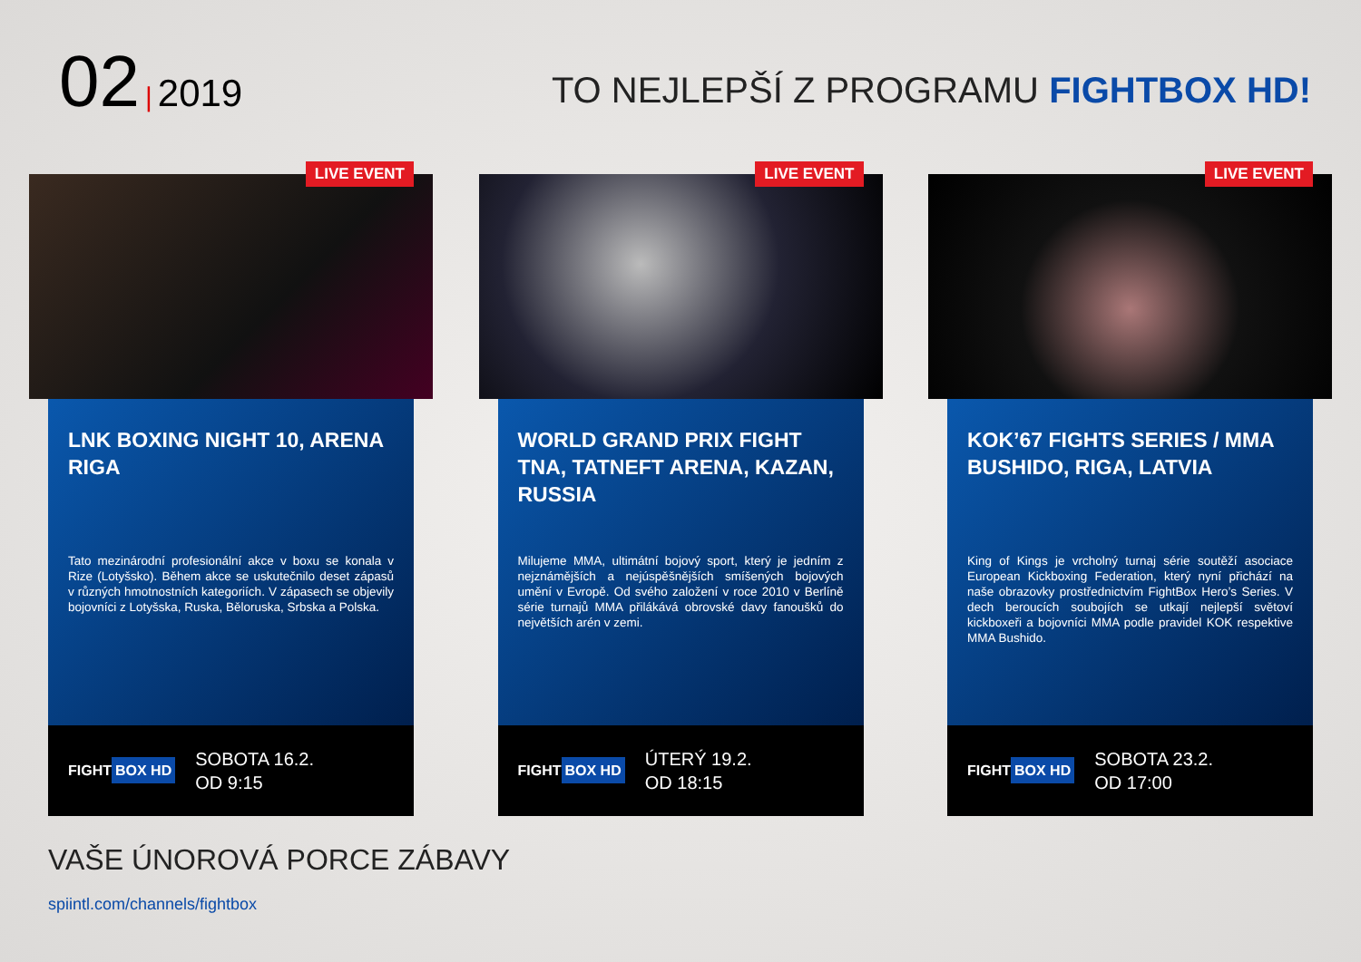02 | 2019
TO NEJLEPŠÍ Z PROGRAMU FIGHTBOX HD!
LIVE EVENT
LNK BOXING NIGHT 10, ARENA RIGA
Tato mezinárodní profesionální akce v boxu se konala v Rize (Lotyšsko). Během akce se uskutečnilo deset zápasů v různých hmotnostních kategoriích. V zápasech se objevily bojovníci z Lotyšska, Ruska, Běloruska, Srbska a Polska.
FIGHT BOX HD
SOBOTA 16.2.
OD 9:15
LIVE EVENT
WORLD GRAND PRIX FIGHT TNA, TATNEFT ARENA, KAZAN, RUSSIA
Milujeme MMA, ultimátní bojový sport, který je jedním z nejznámějších a nejúspěšnějších smíšených bojových umění v Evropě. Od svého založení v roce 2010 v Berlíně série turnajů MMA přilákává obrovské davy fanoušků do největších arén v zemi.
FIGHT BOX HD
ÚTERÝ 19.2.
OD 18:15
LIVE EVENT
KOK’67 FIGHTS SERIES / MMA BUSHIDO, RIGA, LATVIA
King of Kings je vrcholný turnaj série soutěží asociace European Kickboxing Federation, který nyní přichází na naše obrazovky prostřednictvím FightBox Hero’s Series. V dech beroucích soubojích se utkají nejlepší světoví kickboxeři a bojovníci MMA podle pravidel KOK respektive MMA Bushido.
FIGHT BOX HD
SOBOTA 23.2.
OD 17:00
VAŠE ÚNOROVÁ PORCE ZÁBAVY
spiintl.com/channels/fightbox